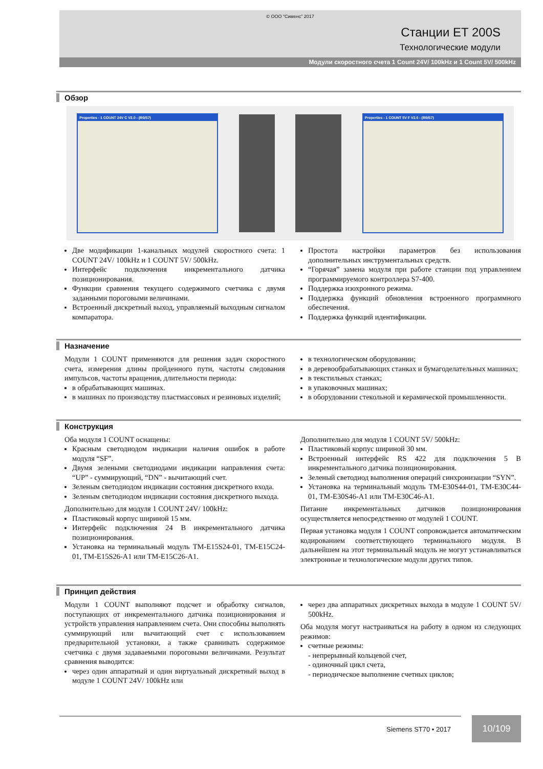© ООО “Сименс” 2017
Станции ET 200S
Технологические модули
Модули скоростного счета 1 Count 24V/ 100kHz и 1 Count 5V/ 500kHz
Обзор
Properties - 1 COUNT 24V C V2.0 - (R0/S7) Properties - 1 COUNT 5V F V2.0 - (R0/S7)
Две модификации 1-канальных модулей скоростного счета: 1 COUNT 24V/ 100kHz и 1 COUNT 5V/ 500kHz.
Интерфейс подключения инкрементального датчика позиционирования.
Функции сравнения текущего содержимого счетчика с двумя заданными пороговыми величинами.
Встроенный дискретный выход, управляемый выходным сигналом компаратора.
Простота настройки параметров без использования дополнительных инструментальных средств.
“Горячая” замена модуля при работе станции под управлением программируемого контроллера S7-400.
Поддержка изохронного режима.
Поддержка функций обновления встроенного программного обеспечения.
Поддержка функций идентификации.
Назначение
Модули 1 COUNT применяются для решения задач скоростного счета, измерения длины пройденного пути, частоты следования импульсов, частоты вращения, длительности периода:
в обрабатывающих машинах.
в машинах по производству пластмассовых и резиновых изделий;
в технологическом оборудовании;
в деревообрабатывающих станках и бумагоделательных машинах;
в текстильных станках;
в упаковочных машинах;
в оборудовании стекольной и керамической промышленности.
Конструкция
Оба модуля 1 COUNT оснащены:
Красным светодиодом индикации наличия ошибок в работе модуля “SF”.
Двумя зелеными светодиодами индикации направления счета: “UP” - суммирующий, “DN” - вычитающий счет.
Зеленым светодиодом индикации состояния дискретного входа.
Зеленым светодиодом индикации состояния дискретного выхода.
Дополнительно для модуля 1 COUNT 24V/ 100kHz:
Пластиковый корпус шириной 15 мм.
Интерфейс подключения 24 В инкрементального датчика позиционирования.
Установка на терминальный модуль TM-E15S24-01, TM-E15C24-01, TM-E15S26-A1 или TM-E15C26-A1.
Дополнительно для модуля 1 COUNT 5V/ 500kHz:
Пластиковый корпус шириной 30 мм.
Встроенный интерфейс RS 422 для подключения 5 В инкрементального датчика позиционирования.
Зеленый светодиод выполнения операций синхронизации “SYN”.
Установка на терминальный модуль TM-E30S44-01, TM-E30C44-01, TM-E30S46-A1 или TM-E30C46-A1.
Питание инкрементальных датчиков позиционирования осуществляется непосредственно от модулей 1 COUNT.
Первая установка модуля 1 COUNT сопровождается автоматическим кодированием соответствующего терминального модуля. В дальнейшем на этот терминальный модуль не могут устанавливаться электронные и технологические модули других типов.
Принцип действия
Модули 1 COUNT выполняют подсчет и обработку сигналов, поступающих от инкрементального датчика позиционирования и устройств управления направлением счета. Они способны выполнять суммирующий или вычитающий счет с использованием предварительной установки, а также сравнивать содержимое счетчика с двумя задаваемыми пороговыми величинами. Результат сравнения выводится:
через один аппаратный и один виртуальный дискретный выход в модуле 1 COUNT 24V/ 100kHz или
через два аппаратных дискретных выхода в модуле 1 COUNT 5V/ 500kHz.
Оба модуля могут настраиваться на работу в одном из следующих режимов:
счетные режимы:
- непрерывный кольцевой счет,
- одиночный цикл счета,
- периодическое выполнение счетных циклов;
Siemens ST70 • 2017
10/109